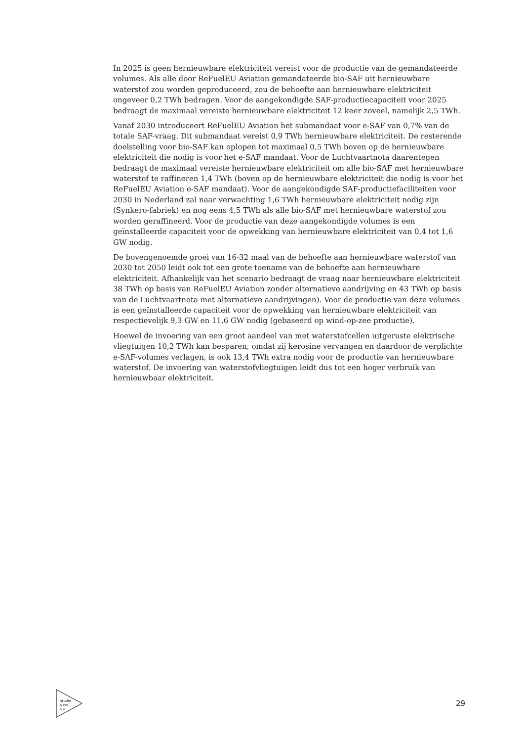In 2025 is geen hernieuwbare elektriciteit vereist voor de productie van de gemandateerde volumes. Als alle door ReFuelEU Aviation gemandateerde bio-SAF uit hernieuwbare waterstof zou worden geproduceerd, zou de behoefte aan hernieuwbare elektriciteit ongeveer 0,2 TWh bedragen. Voor de aangekondigde SAF-productiecapaciteit voor 2025 bedraagt de maximaal vereiste hernieuwbare elektriciteit 12 keer zoveel, namelijk 2,5 TWh.
Vanaf 2030 introduceert ReFuelEU Aviation het submandaat voor e-SAF van 0,7% van de totale SAF-vraag. Dit submandaat vereist 0,9 TWh hernieuwbare elektriciteit. De resterende doelstelling voor bio-SAF kan oplopen tot maximaal 0,5 TWh boven op de hernieuwbare elektriciteit die nodig is voor het e-SAF mandaat. Voor de Luchtvaartnota daarentegen bedraagt de maximaal vereiste hernieuwbare elektriciteit om alle bio-SAF met hernieuwbare waterstof te raffineren 1,4 TWh (boven op de hernieuwbare elektriciteit die nodig is voor het ReFuelEU Aviation e-SAF mandaat). Voor de aangekondigde SAF-productiefaciliteiten voor 2030 in Nederland zal naar verwachting 1,6 TWh hernieuwbare elektriciteit nodig zijn (Synkero-fabriek) en nog eens 4,5 TWh als alle bio-SAF met hernieuwbare waterstof zou worden geraffineerd. Voor de productie van deze aangekondigde volumes is een geïnstalleerde capaciteit voor de opwekking van hernieuwbare elektriciteit van 0,4 tot 1,6 GW nodig.
De bovengenoemde groei van 16-32 maal van de behoefte aan hernieuwbare waterstof van 2030 tot 2050 leidt ook tot een grote toename van de behoefte aan hernieuwbare elektriciteit. Afhankelijk van het scenario bedraagt de vraag naar hernieuwbare elektriciteit 38 TWh op basis van ReFuelEU Aviation zonder alternatieve aandrijving en 43 TWh op basis van de Luchtvaartnota met alternatieve aandrijvingen). Voor de productie van deze volumes is een geïnstalleerde capaciteit voor de opwekking van hernieuwbare elektriciteit van respectievelijk 9,3 GW en 11,6 GW nodig (gebaseerd op wind-op-zee productie).
Hoewel de invoering van een groot aandeel van met waterstofcellen uitgeruste elektrische vliegtuigen 10,2 TWh kan besparen, omdat zij kerosine vervangen en daardoor de verplichte e-SAF-volumes verlagen, is ook 13,4 TWh extra nodig voor de productie van hernieuwbare waterstof. De invoering van waterstofvliegtuigen leidt dus tot een hoger verbruik van hernieuwbaar elektriciteit.
studio
gear
up
29